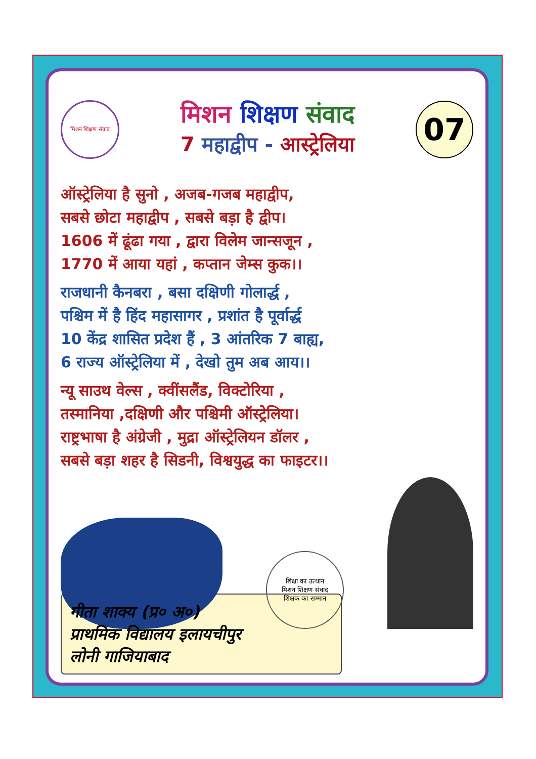मिशन शिक्षण संवाद
मिशन शिक्षण संवाद
7 महाद्वीप - आस्ट्रेलिया
07
ऑस्ट्रेलिया है सुनो , अजब-गजब महाद्वीप,
सबसे छोटा महाद्वीप , सबसे बड़ा है द्वीप।
1606 में ढूंढा गया , द्वारा विलेम जान्सजून ,
1770 में आया यहां , कप्तान जेम्स कुक।।
राजधानी कैनबरा , बसा दक्षिणी गोलार्द्ध ,
पश्चिम में है हिंद महासागर , प्रशांत है पूर्वार्द्ध
10 केंद्र शासित प्रदेश हैं , 3 आंतरिक 7 बाह्य,
6 राज्य ऑस्ट्रेलिया में , देखो तुम अब आय।।
न्यू साउथ वेल्स , क्वींसलैंड, विक्टोरिया ,
तस्मानिया ,दक्षिणी और पश्चिमी ऑस्ट्रेलिया।
राष्ट्रभाषा है अंग्रेजी , मुद्रा ऑस्ट्रेलियन डॉलर ,
सबसे बड़ा शहर है सिडनी, विश्वयुद्ध का फाइटर।।
शिक्षा का उत्थान
मिशन शिक्षण संवाद
शिक्षक का सम्मान
गीता शाक्य (प्र० अ०)
प्राथमिक विद्यालय इलायचीपुर
लोनी गाजियाबाद